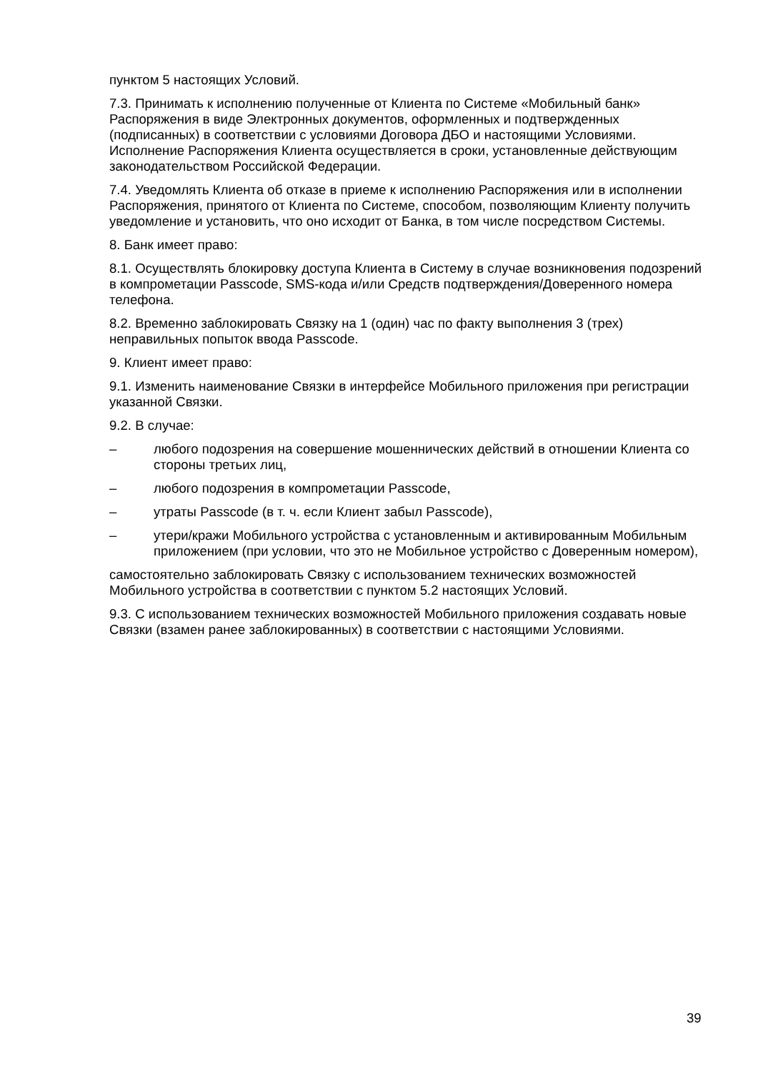пунктом 5 настоящих Условий.
7.3. Принимать к исполнению полученные от Клиента по Системе «Мобильный банк» Распоряжения в виде Электронных документов, оформленных и подтвержденных (подписанных) в соответствии с условиями Договора ДБО и настоящими Условиями. Исполнение Распоряжения Клиента осуществляется в сроки, установленные действующим законодательством Российской Федерации.
7.4. Уведомлять Клиента об отказе в приеме к исполнению Распоряжения или в исполнении Распоряжения, принятого от Клиента по Системе, способом, позволяющим Клиенту получить уведомление и установить, что оно исходит от Банка, в том числе посредством Системы.
8. Банк имеет право:
8.1. Осуществлять блокировку доступа Клиента в Систему в случае возникновения подозрений в компрометации Passcode, SMS-кода и/или Средств подтверждения/Доверенного номера телефона.
8.2. Временно заблокировать Связку на 1 (один) час по факту выполнения 3 (трех) неправильных попыток ввода Passcode.
9. Клиент имеет право:
9.1. Изменить наименование Связки в интерфейсе Мобильного приложения при регистрации указанной Связки.
9.2. В случае:
– любого подозрения на совершение мошеннических действий в отношении Клиента со стороны третьих лиц,
– любого подозрения в компрометации Passcode,
– утраты Passcode (в т. ч. если Клиент забыл Passcode),
– утери/кражи Мобильного устройства с установленным и активированным Мобильным приложением (при условии, что это не Мобильное устройство с Доверенным номером),
самостоятельно заблокировать Связку с использованием технических возможностей Мобильного устройства в соответствии с пунктом 5.2 настоящих Условий.
9.3. С использованием технических возможностей Мобильного приложения создавать новые Связки (взамен ранее заблокированных) в соответствии с настоящими Условиями.
39